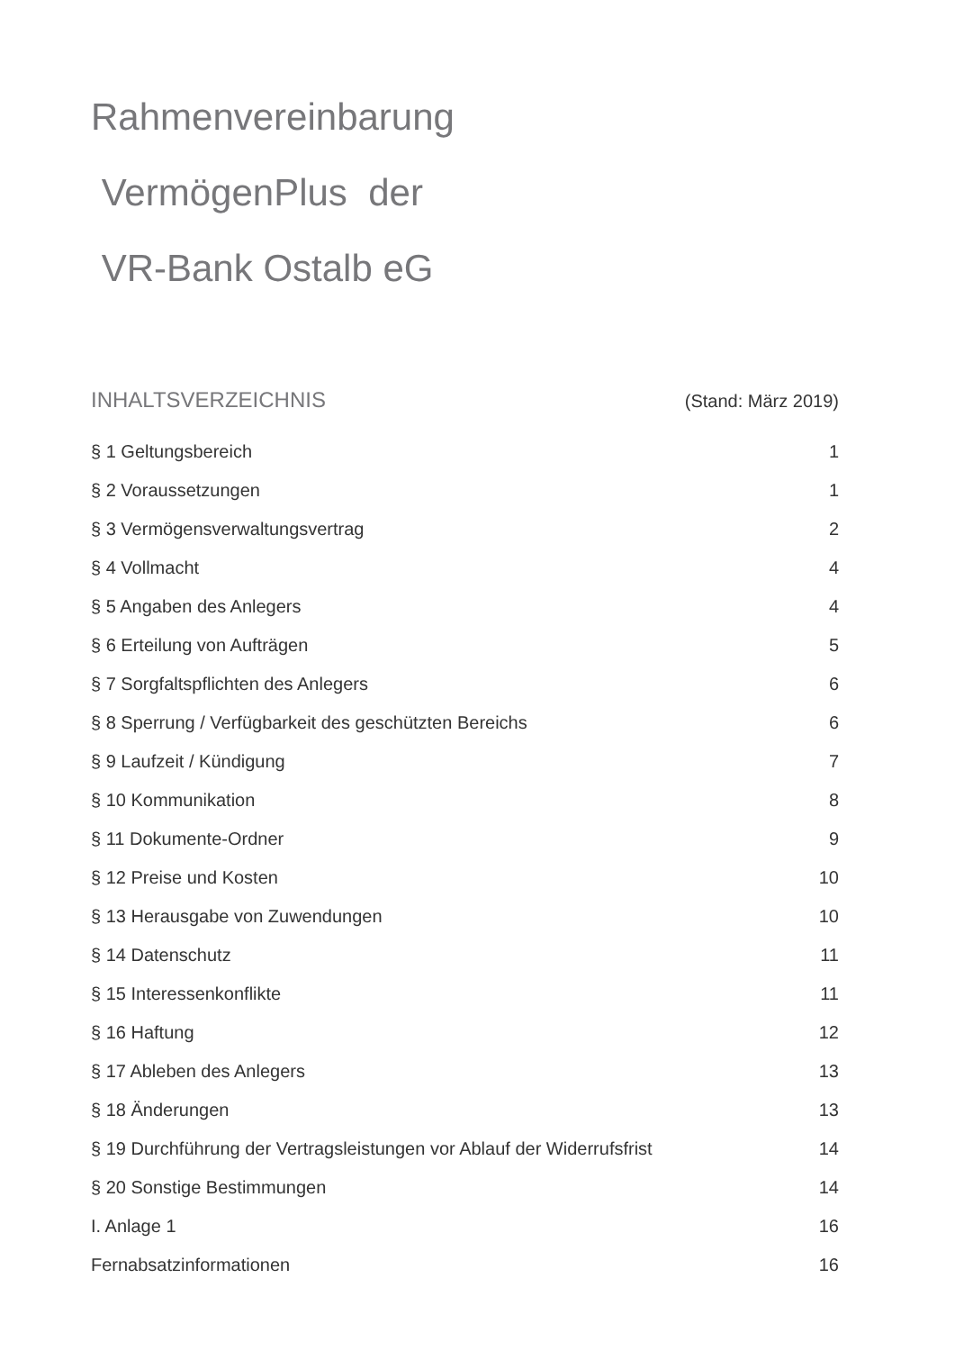Rahmenvereinbarung
VermögenPlus der
VR-Bank Ostalb eG
INHALTSVERZEICHNIS (Stand: März 2019)
§ 1 Geltungsbereich 1
§ 2 Voraussetzungen 1
§ 3 Vermögensverwaltungsvertrag 2
§ 4 Vollmacht 4
§ 5 Angaben des Anlegers 4
§ 6 Erteilung von Aufträgen 5
§ 7 Sorgfaltspflichten des Anlegers 6
§ 8 Sperrung / Verfügbarkeit des geschützten Bereichs 6
§ 9 Laufzeit / Kündigung 7
§ 10 Kommunikation 8
§ 11 Dokumente-Ordner 9
§ 12 Preise und Kosten 10
§ 13 Herausgabe von Zuwendungen 10
§ 14 Datenschutz 11
§ 15 Interessenkonflikte 11
§ 16 Haftung 12
§ 17 Ableben des Anlegers 13
§ 18 Änderungen 13
§ 19 Durchführung der Vertragsleistungen vor Ablauf der Widerrufsfrist 14
§ 20 Sonstige Bestimmungen 14
I. Anlage 1 16
Fernabsatzinformationen 16